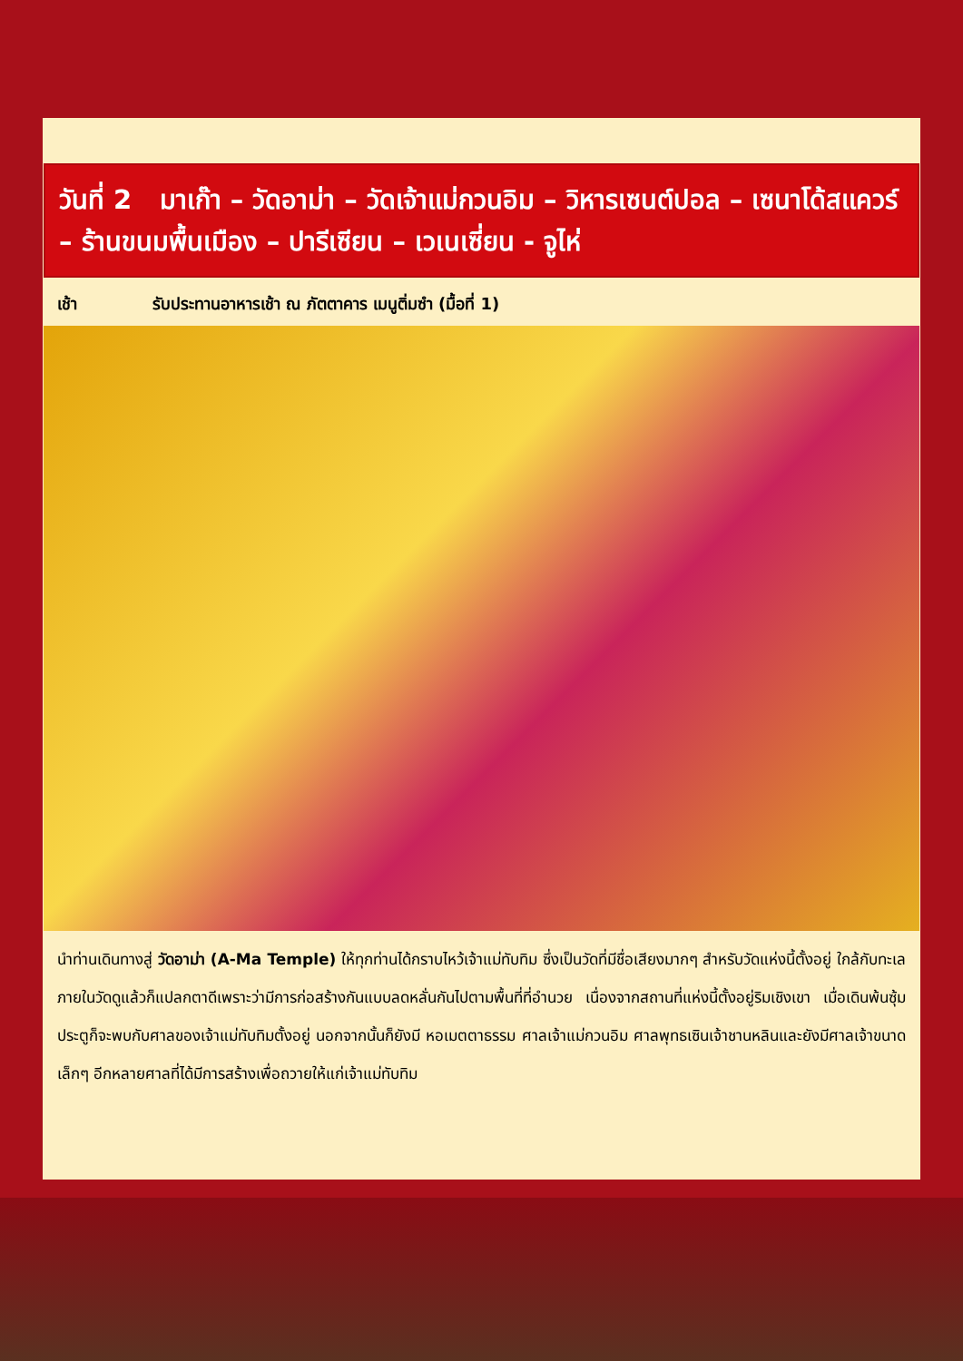วันที่ 2 มาเก๊า – วัดอาม่า – วัดเจ้าแม่กวนอิม – วิหารเซนต์ปอล – เซนาโด้สแควร์ – ร้านขนมพื้นเมือง – ปารีเซียน – เวเนเซี่ยน - จูไห่
เช้า รับประทานอาหารเช้า ณ ภัตตาคาร เมนูติ่มซำ (มื้อที่ 1)
นำท่านเดินทางสู่ วัดอาม่า (A-Ma Temple) ให้ทุกท่านได้กราบไหว้เจ้าแม่ทับทิม ซึ่งเป็นวัดที่มีชื่อเสียงมากๆ สำหรับวัดแห่งนี้ตั้งอยู่ ใกล้กับทะเล ภายในวัดดูแล้วก็แปลกตาดีเพราะว่ามีการก่อสร้างกันแบบลดหลั่นกันไปตามพื้นที่ที่อำนวย เนื่องจากสถานที่แห่งนี้ตั้งอยู่ริมเชิงเขา เมื่อเดินพ้นซุ้มประตูก็จะพบกับศาลของเจ้าแม่ทับทิมตั้งอยู่ นอกจากนั้นก็ยังมี หอเมตตาธรรม ศาลเจ้าแม่กวนอิม ศาลพุทธเซินเจ้าชานหลินและยังมีศาลเจ้าขนาดเล็กๆ อีกหลายศาลที่ได้มีการสร้างเพื่อถวายให้แก่เจ้าแม่ทับทิม